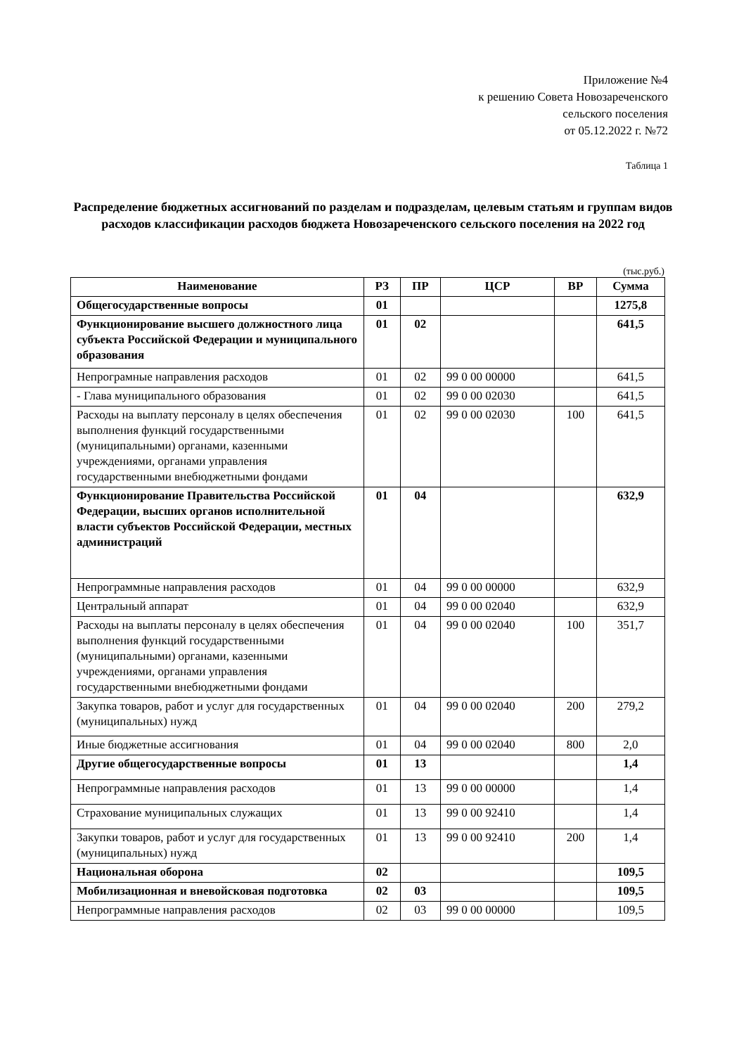Приложение №4
к решению Совета Новозареченского
сельского поселения
от 05.12.2022 г. №72
Таблица 1
Распределение бюджетных ассигнований по разделам и подразделам, целевым статьям и группам видов расходов классификации расходов бюджета Новозареченского сельского поселения на 2022 год
(тыс.руб.)
| Наименование | РЗ | ПР | ЦСР | ВР | Сумма |
| --- | --- | --- | --- | --- | --- |
| Общегосударственные вопросы | 01 | | | | 1275,8 |
| Функционирование высшего должностного лица субъекта Российской Федерации и муниципального образования | 01 | 02 | | | 641,5 |
| Непрограмные направления расходов | 01 | 02 | 99 0 00 00000 | | 641,5 |
| - Глава муниципального образования | 01 | 02 | 99 0 00 02030 | | 641,5 |
| Расходы на выплату персоналу в целях обеспечения выполнения функций государственными (муниципальными) органами, казенными учреждениями, органами управления государственными внебюджетными фондами | 01 | 02 | 99 0 00 02030 | 100 | 641,5 |
| Функционирование Правительства Российской Федерации, высших органов исполнительной власти субъектов Российской Федерации, местных администраций | 01 | 04 | | | 632,9 |
| Непрограммные направления расходов | 01 | 04 | 99 0 00 00000 | | 632,9 |
| Центральный аппарат | 01 | 04 | 99 0 00 02040 | | 632,9 |
| Расходы на выплаты персоналу в целях обеспечения выполнения функций государственными (муниципальными) органами, казенными учреждениями, органами управления государственными внебюджетными фондами | 01 | 04 | 99 0 00 02040 | 100 | 351,7 |
| Закупка товаров, работ и услуг для государственных (муниципальных) нужд | 01 | 04 | 99 0 00 02040 | 200 | 279,2 |
| Иные бюджетные ассигнования | 01 | 04 | 99 0 00 02040 | 800 | 2,0 |
| Другие общегосударственные вопросы | 01 | 13 | | | 1,4 |
| Непрограммные направления расходов | 01 | 13 | 99 0 00 00000 | | 1,4 |
| Страхование муниципальных служащих | 01 | 13 | 99 0 00 92410 | | 1,4 |
| Закупки товаров, работ и услуг для государственных (муниципальных) нужд | 01 | 13 | 99 0 00 92410 | 200 | 1,4 |
| Национальная оборона | 02 | | | | 109,5 |
| Мобилизационная и вневойсковая подготовка | 02 | 03 | | | 109,5 |
| Непрограммные направления расходов | 02 | 03 | 99 0 00 00000 | | 109,5 |